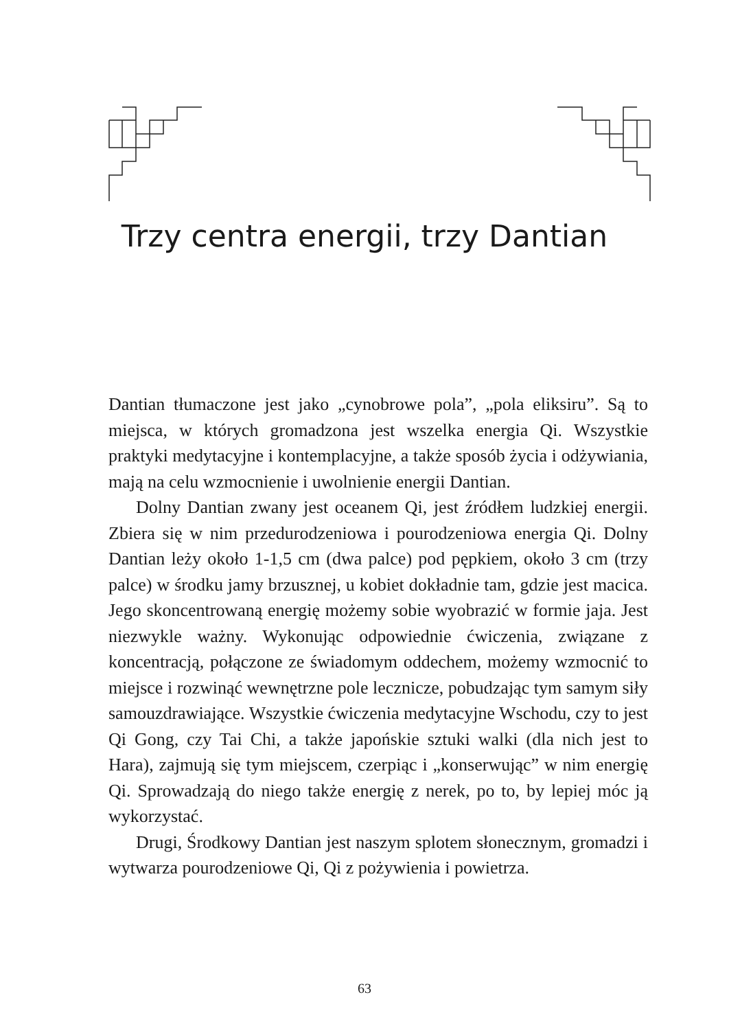Trzy centra energii, trzy Dantian
Dantian tłumaczone jest jako „cynobrowe pola”, „pola eliksiru”. Są to miejsca, w których gromadzona jest wszelka energia Qi. Wszystkie praktyki medytacyjne i kontemplacyjne, a także sposób życia i odżywiania, mają na celu wzmocnienie i uwolnienie energii Dantian.
Dolny Dantian zwany jest oceanem Qi, jest źródłem ludzkiej energii. Zbiera się w nim przedurodzeniowa i pourodzeniowa energia Qi. Dolny Dantian leży około 1-1,5 cm (dwa palce) pod pępkiem, około 3 cm (trzy palce) w środku jamy brzusznej, u kobiet dokładnie tam, gdzie jest macica. Jego skoncentrowaną energię możemy sobie wyobrazić w formie jaja. Jest niezwykle ważny. Wykonując odpowiednie ćwiczenia, związane z koncentracją, połączone ze świadomym oddechem, możemy wzmocnić to miejsce i rozwinąć wewnętrzne pole lecznicze, pobudzając tym samym siły samouzdrawiające. Wszystkie ćwiczenia medytacyjne Wschodu, czy to jest Qi Gong, czy Tai Chi, a także japońskie sztuki walki (dla nich jest to Hara), zajmują się tym miejscem, czerpiąc i „konserwując” w nim energię Qi. Sprowadzają do niego także energię z nerek, po to, by lepiej móc ją wykorzystać.
Drugi, Środkowy Dantian jest naszym splotem słonecznym, gromadzi i wytwarza pourodzeniowe Qi, Qi z pożywienia i powietrza.
63